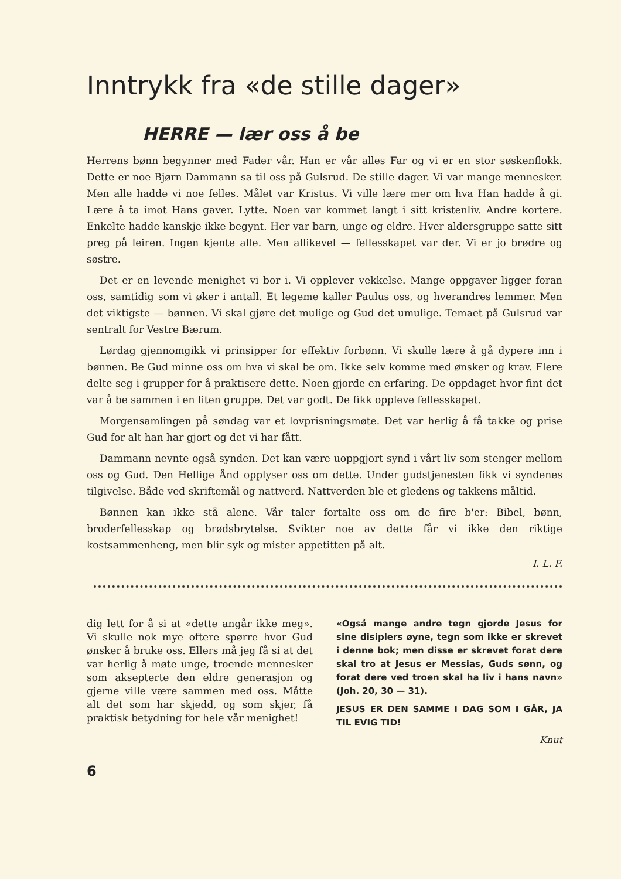Inntrykk fra «de stille dager»
HERRE — lær oss å be
Herrens bønn begynner med Fader vår. Han er vår alles Far og vi er en stor søskenflokk. Dette er noe Bjørn Dammann sa til oss på Gulsrud. De stille dager. Vi var mange mennesker. Men alle hadde vi noe felles. Målet var Kristus. Vi ville lære mer om hva Han hadde å gi. Lære å ta imot Hans gaver. Lytte. Noen var kommet langt i sitt kristenliv. Andre kortere. Enkelte hadde kanskje ikke begynt. Her var barn, unge og eldre. Hver aldersgruppe satte sitt preg på leiren. Ingen kjente alle. Men allikevel — fellesskapet var der. Vi er jo brødre og søstre.
Det er en levende menighet vi bor i. Vi opplever vekkelse. Mange oppgaver ligger foran oss, samtidig som vi øker i antall. Et legeme kaller Paulus oss, og hverandres lemmer. Men det viktigste — bønnen. Vi skal gjøre det mulige og Gud det umulige. Temaet på Gulsrud var sentralt for Vestre Bærum.
Lørdag gjennomgikk vi prinsipper for effektiv forbønn. Vi skulle lære å gå dypere inn i bønnen. Be Gud minne oss om hva vi skal be om. Ikke selv komme med ønsker og krav. Flere delte seg i grupper for å praktisere dette. Noen gjorde en erfaring. De oppdaget hvor fint det var å be sammen i en liten gruppe. Det var godt. De fikk oppleve fellesskapet.
Morgensamlingen på søndag var et lovprisningsmøte. Det var herlig å få takke og prise Gud for alt han har gjort og det vi har fått.
Dammann nevnte også synden. Det kan være uoppgjort synd i vårt liv som stenger mellom oss og Gud. Den Hellige Ånd opplyser oss om dette. Under gudstjenesten fikk vi syndenes tilgivelse. Både ved skriftemål og nattverd. Nattverden ble et gledens og takkens måltid.
Bønnen kan ikke stå alene. Vår taler fortalte oss om de fire b'er: Bibel, bønn, broderfellesskap og brødsbrytelse. Svikter noe av dette får vi ikke den riktige kostsammenheng, men blir syk og mister appetitten på alt.
I. L. F.
dig lett for å si at «dette angår ikke meg». Vi skulle nok mye oftere spørre hvor Gud ønsker å bruke oss. Ellers må jeg få si at det var herlig å møte unge, troende mennesker som aksepterte den eldre generasjon og gjerne ville være sammen med oss. Måtte alt det som har skjedd, og som skjer, få praktisk betydning for hele vår menighet!
«Også mange andre tegn gjorde Jesus for sine disiplers øyne, tegn som ikke er skrevet i denne bok; men disse er skrevet forat dere skal tro at Jesus er Messias, Guds sønn, og forat dere ved troen skal ha liv i hans navn» (Joh. 20, 30 — 31).
JESUS ER DEN SAMME I DAG SOM I GÅR, JA TIL EVIG TID!
Knut
6